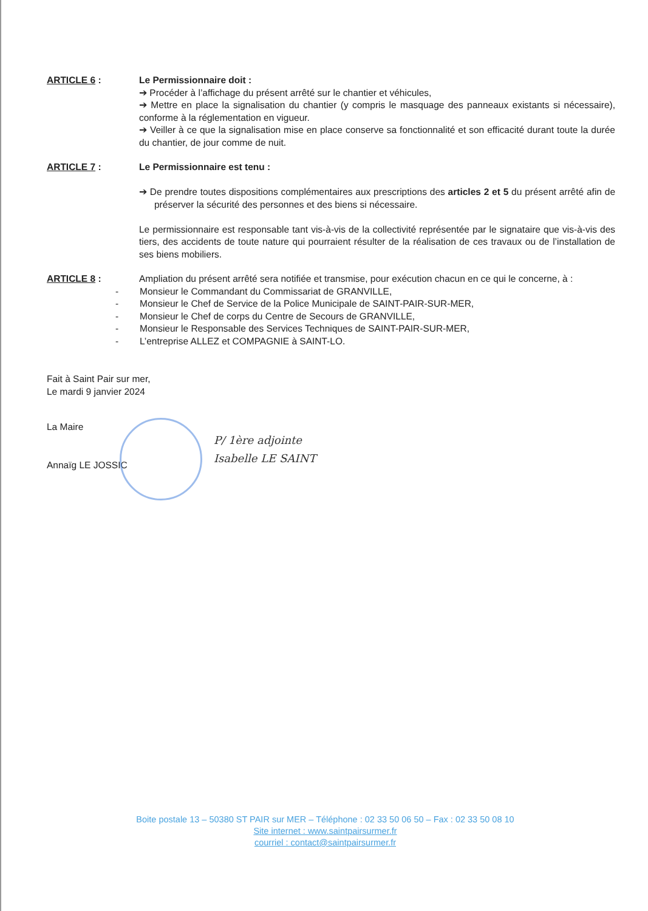ARTICLE 6 : Le Permissionnaire doit :
➔ Procéder à l’affichage du présent arrêté sur le chantier et véhicules,
➔ Mettre en place la signalisation du chantier (y compris le masquage des panneaux existants si nécessaire), conforme à la réglementation en vigueur.
➔ Veiller à ce que la signalisation mise en place conserve sa fonctionnalité et son efficacité durant toute la durée du chantier, de jour comme de nuit.
ARTICLE 7 : Le Permissionnaire est tenu :
➔ De prendre toutes dispositions complémentaires aux prescriptions des articles 2 et 5 du présent arrêté afin de préserver la sécurité des personnes et des biens si nécessaire.
Le permissionnaire est responsable tant vis-à-vis de la collectivité représentée par le signataire que vis-à-vis des tiers, des accidents de toute nature qui pourraient résulter de la réalisation de ces travaux ou de l’installation de ses biens mobiliers.
ARTICLE 8 : Ampliation du présent arrêté sera notifiée et transmise, pour exécution chacun en ce qui le concerne, à :
- Monsieur le Commandant du Commissariat de GRANVILLE,
- Monsieur le Chef de Service de la Police Municipale de SAINT-PAIR-SUR-MER,
- Monsieur le Chef de corps du Centre de Secours de GRANVILLE,
- Monsieur le Responsable des Services Techniques de SAINT-PAIR-SUR-MER,
- L’entreprise ALLEZ et COMPAGNIE à SAINT-LO.
Fait à Saint Pair sur mer,
Le mardi 9 janvier 2024
La Maire
Annaïg LE JOSSIC
P/ 1ère adjointe
Isabelle LE SAINT
Boite postale 13 – 50380 ST PAIR sur MER – Téléphone : 02 33 50 06 50 – Fax : 02 33 50 08 10
Site internet : www.saintpairsurmer.fr
courriel : contact@saintpairsurmer.fr